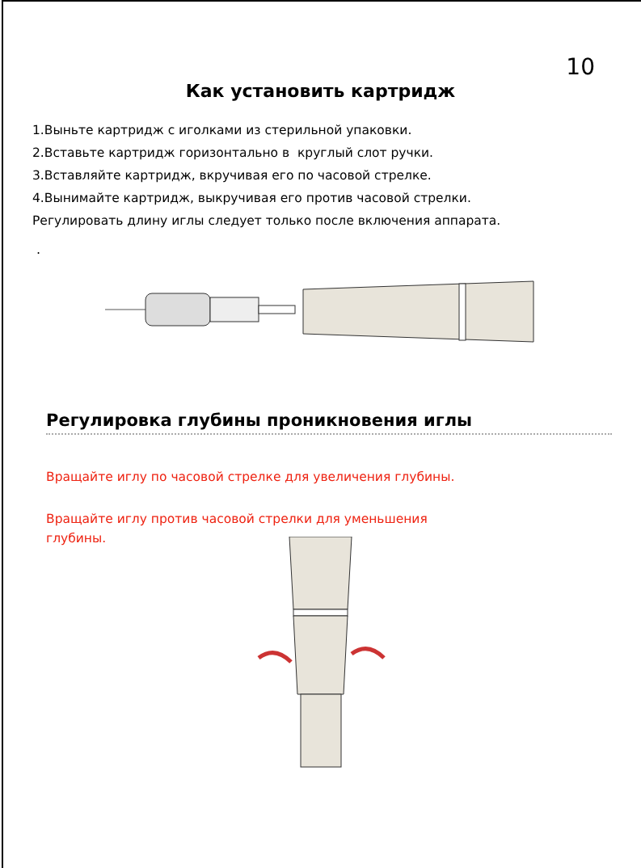10
Как установить картридж
1.Выньте картридж с иголками из стерильной упаковки.
2.Вставьте картридж горизонтально в круглый слот ручки.
3.Вставляйте картридж, вкручивая его по часовой стрелке.
4.Вынимайте картридж, выкручивая его против часовой стрелки.
Регулировать длину иглы следует только после включения аппарата.
.
Регулировка глубины проникновения иглы
Вращайте иглу по часовой стрелке для увеличения глубины.
Вращайте иглу против часовой стрелки для уменьшения
глубины.